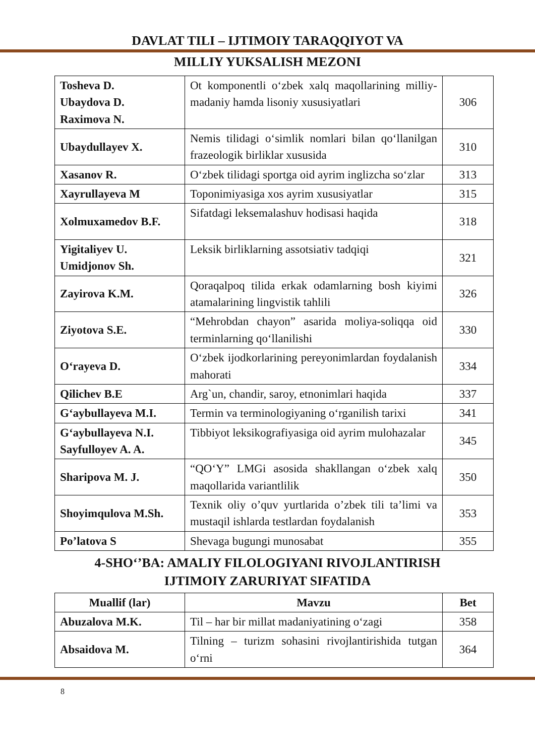DAVLAT TILI – IJTIMOIY TARAQQIYOT VA
MILLIY YUKSALISH MEZONI
| Tosheva D. Ubaydova D. Raximova N. | Ot komponentli o‘zbek xalq maqollarining milliy-madaniy hamda lisoniy xususiyatlari | 306 |
| Ubaydullayev X. | Nemis tilidagi o‘simlik nomlari bilan qo‘llanilgan frazeologik birliklar xususida | 310 |
| Xasanov R. | O‘zbek tilidagi sportga oid ayrim inglizcha so‘zlar | 313 |
| Xayrullayeva M | Toponimiyasiga xos ayrim xususiyatlar | 315 |
| Xolmuxamedov B.F. | Sifatdagi leksemalashuv hodisasi haqida | 318 |
| Yigitaliyev U. Umidjonov Sh. | Leksik birliklarning assotsiativ tadqiqi | 321 |
| Zayirova K.M. | Qoraqalpoq tilida erkak odamlarning bosh kiyimi atamalarining lingvistik tahlili | 326 |
| Ziyotova S.E. | “Mehrobdan chayon” asarida moliya-soliqqa oid terminlarning qo‘llanilishi | 330 |
| O‘rayeva D. | O‘zbek ijodkorlarining pereyonimlardan foydalanish mahorati | 334 |
| Qilichev B.E | Arg`un, chandir, saroy, etnonimlari haqida | 337 |
| G‘aybullayeva M.I. | Termin va terminologiyaning o‘rganilish tarixi | 341 |
| G‘aybullayeva N.I. Sayfulloyev A. A. | Tibbiyot leksikografiyasiga oid ayrim mulohazalar | 345 |
| Sharipova M. J. | “QO‘Y” LMGi asosida shakllangan o‘zbek xalq maqollarida variantlilik | 350 |
| Shoyimqulova M.Sh. | Texnik oliy o’quv yurtlarida o’zbek tili ta’limi va mustaqil ishlarda testlardan foydalanish | 353 |
| Po’latova S | Shevaga bugungi munosabat | 355 |
4-SHO‘’BA: AMALIY FILOLOGIYANI RIVOJLANTIRISH
IJTIMOIY ZARURIYAT SIFATIDA
| Muallif (lar) | Mavzu | Bet |
| --- | --- | --- |
| Abuzalova M.K. | Til – har bir millat madaniyatining o‘zagi | 358 |
| Absaidova M. | Tilning – turizm sohasini rivojlantirishida tutgan o‘rni | 364 |
8